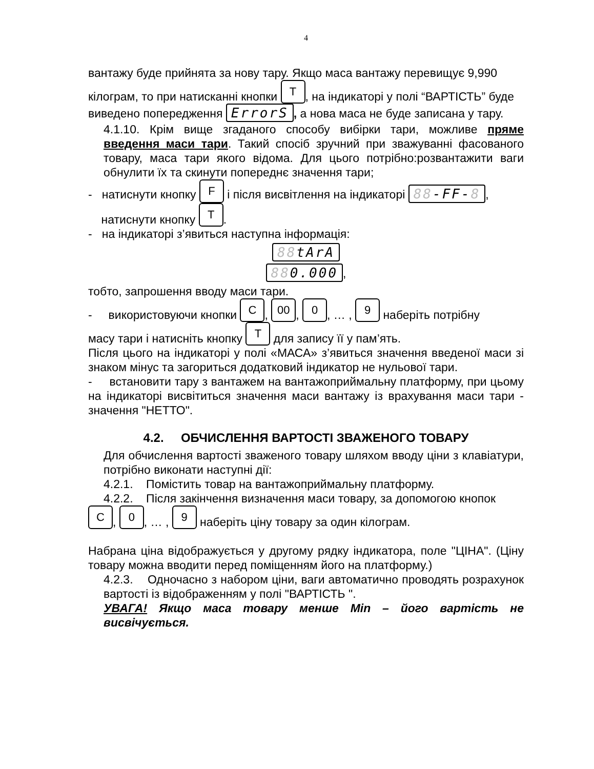4
вантажу буде прийнята за нову тару. Якщо маса вантажу перевищує 9,990
кілограм, то при натисканні кнопки T, на індикаторі у полі “ВАРТІСТЬ” буде
виведено попередження ErrorS, а нова маса не буде записана у тару.
4.1.10. Крім вище згаданого способу вибірки тари, можливе пряме введення маси тари. Такий спосіб зручний при зважуванні фасованого товару, маса тари якого відома. Для цього потрібно:розвантажити ваги обнулити їх та скинути попереднє значення тари;
- натиснути кнопку F і після висвітлення на індикаторі 88-FF-8,
натиснути кнопку T.
- на індикаторі з’явиться наступна інформація:
88tArA
880.000,
тобто, запрошення вводу маси тари.
- використовуючи кнопки C, 00, 0, … , 9 наберіть потрібну
масу тари і натисніть кнопку T для запису її у пам’ять.
Після цього на індикаторі у полі «МАСА» з’явиться значення введеної маси зі знаком мінус та загориться додатковий індикатор не нульової тари.
- встановити тару з вантажем на вантажоприймальну платформу, при цьому на індикаторі висвітиться значення маси вантажу із врахування маси тари - значення "НЕТТО".
4.2. ОБЧИСЛЕННЯ ВАРТОСТІ ЗВАЖЕНОГО ТОВАРУ
Для обчислення вартості зваженого товару шляхом вводу ціни з клавіатури, потрібно виконати наступні дії:
4.2.1. Помістить товар на вантажоприймальну платформу.
4.2.2. Після закінчення визначення маси товару, за допомогою кнопок
C, 0, … , 9 наберіть ціну товару за один кілограм.
Набрана ціна відображується у другому рядку індикатора, поле "ЦІНА". (Ціну товару можна вводити перед поміщенням його на платформу.)
4.2.3. Одночасно з набором ціни, ваги автоматично проводять розрахунок вартості із відображенням у полі "ВАРТІСТЬ ".
УВАГА! Якщо маса товару менше Min – його вартість не висвічується.